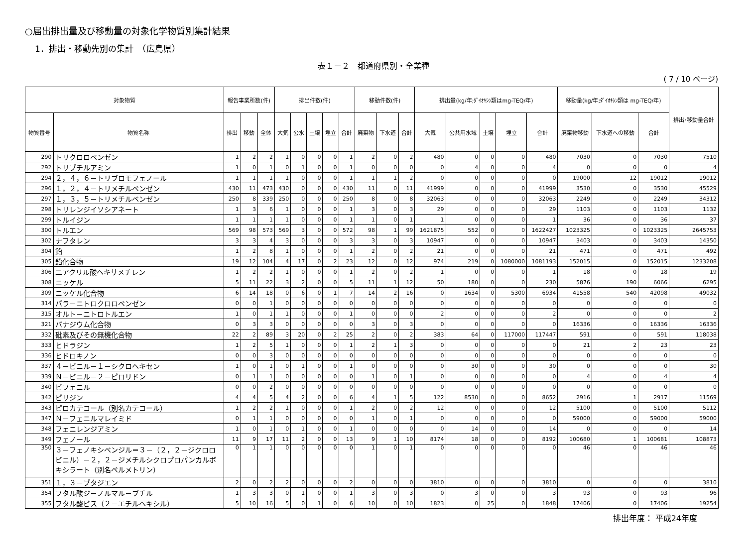○届出排出量及び移動量の対象化学物質別集計結果
1．排出・移動先別の集計　（広島県）
表１－２　都道府県別・全業種
( 7 / 10 ページ)
| 対象物質 | | 報告事業所数(件) | | | 排出件数(件) | | | | | 移動件数(件) | | | 排出量(kg/年;ﾀﾞｲｵｷｼﾝ類はmg-TEQ/年) | | | | | 移動量(kg/年;ﾀﾞｲｵｷｼﾝ類は mg-TEQ/年) | | | 排出･移動量合計 |
| --- | --- | --- | --- | --- | --- | --- | --- | --- | --- | --- | --- | --- | --- | --- | --- | --- | --- | --- | --- | --- | --- |
| 物質番号 | 物質名称 | 排出 | 移動 | 全体 | 大気 | 公水 | 土壌 | 埋立 | 合計 | 廃棄物 | 下水道 | 合計 | 大気 | 公共用水域 | 土壌 | 埋立 | 合計 | 廃棄物移動 | 下水道への移動 | 合計 | |
| 290 | トリクロロベンゼン | 1 | 2 | 2 | 1 | 0 | 0 | 0 | 1 | 2 | 0 | 2 | 480 | 0 | 0 | 0 | 480 | 7030 | 0 | 7030 | 7510 |
| 292 | トリブチルアミン | 1 | 0 | 1 | 0 | 1 | 0 | 0 | 1 | 0 | 0 | 0 | 0 | 4 | 0 | 0 | 4 | 0 | 0 | 0 | 4 |
| 294 | ２，４，６－トリブロモフェノール | 1 | 1 | 1 | 1 | 0 | 0 | 0 | 1 | 1 | 1 | 2 | 0 | 0 | 0 | 0 | 0 | 19000 | 12 | 19012 | 19012 |
| 296 | １，２，４－トリメチルベンゼン | 430 | 11 | 473 | 430 | 0 | 0 | 0 | 430 | 11 | 0 | 11 | 41999 | 0 | 0 | 0 | 41999 | 3530 | 0 | 3530 | 45529 |
| 297 | １，３，５－トリメチルベンゼン | 250 | 8 | 339 | 250 | 0 | 0 | 0 | 250 | 8 | 0 | 8 | 32063 | 0 | 0 | 0 | 32063 | 2249 | 0 | 2249 | 34312 |
| 298 | トリレンジイソシアネート | 1 | 3 | 6 | 1 | 0 | 0 | 0 | 1 | 3 | 0 | 3 | 29 | 0 | 0 | 0 | 29 | 1103 | 0 | 1103 | 1132 |
| 299 | トルイジン | 1 | 1 | 1 | 1 | 0 | 0 | 0 | 1 | 1 | 0 | 1 | 1 | 0 | 0 | 0 | 1 | 36 | 0 | 36 | 37 |
| 300 | トルエン | 569 | 98 | 573 | 569 | 3 | 0 | 0 | 572 | 98 | 1 | 99 | 1621875 | 552 | 0 | 0 | 1622427 | 1023325 | 0 | 1023325 | 2645753 |
| 302 | ナフタレン | 3 | 3 | 4 | 3 | 0 | 0 | 0 | 3 | 3 | 0 | 3 | 10947 | 0 | 0 | 0 | 10947 | 3403 | 0 | 3403 | 14350 |
| 304 | 鉛 | 1 | 2 | 8 | 1 | 0 | 0 | 0 | 1 | 2 | 0 | 2 | 21 | 0 | 0 | 0 | 21 | 471 | 0 | 471 | 492 |
| 305 | 鉛化合物 | 19 | 12 | 104 | 4 | 17 | 0 | 2 | 23 | 12 | 0 | 12 | 974 | 219 | 0 | 1080000 | 1081193 | 152015 | 0 | 152015 | 1233208 |
| 306 | 二アクリル酸ヘキサメチレン | 1 | 2 | 2 | 1 | 0 | 0 | 0 | 1 | 2 | 0 | 2 | 1 | 0 | 0 | 0 | 1 | 18 | 0 | 18 | 19 |
| 308 | ニッケル | 5 | 11 | 22 | 3 | 2 | 0 | 0 | 5 | 11 | 1 | 12 | 50 | 180 | 0 | 0 | 230 | 5876 | 190 | 6066 | 6295 |
| 309 | ニッケル化合物 | 6 | 14 | 18 | 0 | 6 | 0 | 1 | 7 | 14 | 2 | 16 | 0 | 1634 | 0 | 5300 | 6934 | 41558 | 540 | 42098 | 49032 |
| 314 | パラ－ニトロクロロベンゼン | 0 | 0 | 1 | 0 | 0 | 0 | 0 | 0 | 0 | 0 | 0 | 0 | 0 | 0 | 0 | 0 | 0 | 0 | 0 | 0 |
| 315 | オルト－ニトロトルエン | 1 | 0 | 1 | 1 | 0 | 0 | 0 | 1 | 0 | 0 | 0 | 2 | 0 | 0 | 0 | 2 | 0 | 0 | 0 | 2 |
| 321 | バナジウム化合物 | 0 | 3 | 3 | 0 | 0 | 0 | 0 | 0 | 3 | 0 | 3 | 0 | 0 | 0 | 0 | 0 | 16336 | 0 | 16336 | 16336 |
| 332 | 砒素及びその無機化合物 | 22 | 2 | 89 | 3 | 20 | 0 | 2 | 25 | 2 | 0 | 2 | 383 | 64 | 0 | 117000 | 117447 | 591 | 0 | 591 | 118038 |
| 333 | ヒドラジン | 1 | 2 | 5 | 1 | 0 | 0 | 0 | 1 | 2 | 1 | 3 | 0 | 0 | 0 | 0 | 0 | 21 | 2 | 23 | 23 |
| 336 | ヒドロキノン | 0 | 0 | 3 | 0 | 0 | 0 | 0 | 0 | 0 | 0 | 0 | 0 | 0 | 0 | 0 | 0 | 0 | 0 | 0 | 0 |
| 337 | ４－ビニル－１－シクロヘキセン | 1 | 0 | 1 | 0 | 1 | 0 | 0 | 1 | 0 | 0 | 0 | 0 | 30 | 0 | 0 | 30 | 0 | 0 | 0 | 30 |
| 339 | Ｎ－ビニル－２－ピロリドン | 0 | 1 | 1 | 0 | 0 | 0 | 0 | 0 | 1 | 0 | 1 | 0 | 0 | 0 | 0 | 0 | 4 | 0 | 4 | 4 |
| 340 | ビフェニル | 0 | 0 | 2 | 0 | 0 | 0 | 0 | 0 | 0 | 0 | 0 | 0 | 0 | 0 | 0 | 0 | 0 | 0 | 0 | 0 |
| 342 | ピリジン | 4 | 4 | 5 | 4 | 2 | 0 | 0 | 6 | 4 | 1 | 5 | 122 | 8530 | 0 | 0 | 8652 | 2916 | 1 | 2917 | 11569 |
| 343 | ピロカテコール（別名カテコール） | 1 | 2 | 2 | 1 | 0 | 0 | 0 | 1 | 2 | 0 | 2 | 12 | 0 | 0 | 0 | 12 | 5100 | 0 | 5100 | 5112 |
| 347 | Ｎ－フェニルマレイミド | 0 | 1 | 1 | 0 | 0 | 0 | 0 | 0 | 1 | 0 | 1 | 0 | 0 | 0 | 0 | 0 | 59000 | 0 | 59000 | 59000 |
| 348 | フェニレンジアミン | 1 | 0 | 1 | 0 | 1 | 0 | 0 | 1 | 0 | 0 | 0 | 0 | 14 | 0 | 0 | 14 | 0 | 0 | 0 | 14 |
| 349 | フェノール | 11 | 9 | 17 | 11 | 2 | 0 | 0 | 13 | 9 | 1 | 10 | 8174 | 18 | 0 | 0 | 8192 | 100680 | 1 | 100681 | 108873 |
| 350 | ３－フェノキシベンジル＝３－（２，２－ジクロロビニル）－２，２－ジメチルシクロプロパンカルボキシラート（別名ペルメトリン） | 0 | 1 | 1 | 0 | 0 | 0 | 0 | 0 | 1 | 0 | 1 | 0 | 0 | 0 | 0 | 0 | 46 | 0 | 46 | 46 |
| 351 | １，３－ブタジエン | 2 | 0 | 2 | 2 | 0 | 0 | 0 | 2 | 0 | 0 | 0 | 3810 | 0 | 0 | 0 | 3810 | 0 | 0 | 0 | 3810 |
| 354 | フタル酸ジ－ノルマル－ブチル | 1 | 3 | 3 | 0 | 1 | 0 | 0 | 1 | 3 | 0 | 3 | 0 | 3 | 0 | 0 | 3 | 93 | 0 | 93 | 96 |
| 355 | フタル酸ビス（２－エチルヘキシル） | 5 | 10 | 16 | 5 | 0 | 1 | 0 | 6 | 10 | 0 | 10 | 1823 | 0 | 25 | 0 | 1848 | 17406 | 0 | 17406 | 19254 |
排出年度： 平成24年度